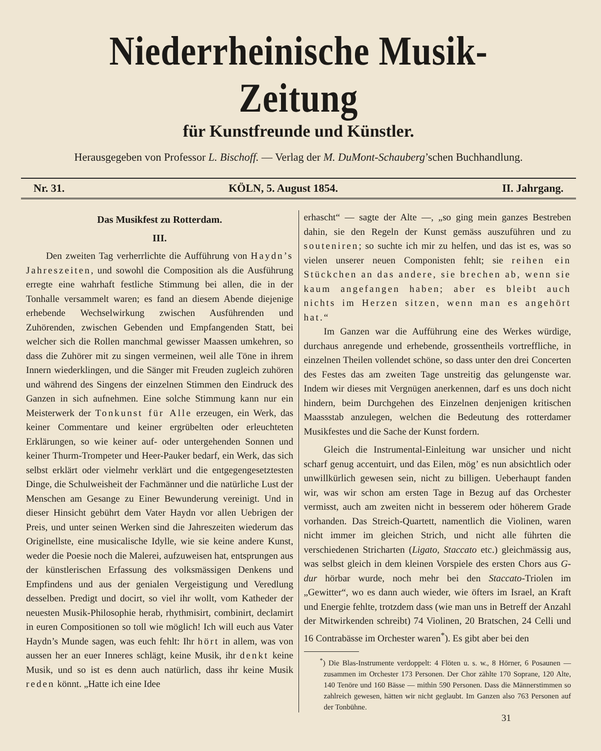Niederrheinische Musik-Zeitung
für Kunstfreunde und Künstler.
Herausgegeben von Professor L. Bischoff. — Verlag der M. DuMont-Schauberg’schen Buchhandlung.
Nr. 31. KÖLN, 5. August 1854. II. Jahrgang.
Das Musikfest zu Rotterdam.
III.
Den zweiten Tag verherrlichte die Aufführung von Haydn’s Jahreszeiten, und sowohl die Composition als die Ausführung erregte eine wahrhaft festliche Stimmung bei allen, die in der Tonhalle versammelt waren; es fand an diesem Abende diejenige erhebende Wechselwirkung zwischen Ausführenden und Zuhörenden, zwischen Gebenden und Empfangenden Statt, bei welcher sich die Rollen manchmal gewisser Maassen umkehren, so dass die Zuhörer mit zu singen vermeinen, weil alle Töne in ihrem Innern wiederklingen, und die Sänger mit Freuden zugleich zuhören und während des Singens der einzelnen Stimmen den Eindruck des Ganzen in sich aufnehmen. Eine solche Stimmung kann nur ein Meisterwerk der Tonkunst für Alle erzeugen, ein Werk, das keiner Commentare und keiner ergrübelten oder erleuchteten Erklärungen, so wie keiner auf- oder untergehenden Sonnen und keiner Thurm-Trompeter und Heer-Pauker bedarf, ein Werk, das sich selbst erklärt oder vielmehr verklärt und die entgegengesetztesten Dinge, die Schulweisheit der Fachmänner und die natürliche Lust der Menschen am Gesange zu Einer Bewunderung vereinigt. Und in dieser Hinsicht gebührt dem Vater Haydn vor allen Uebrigen der Preis, und unter seinen Werken sind die Jahreszeiten wiederum das Originellste, eine musicalische Idylle, wie sie keine andere Kunst, weder die Poesie noch die Malerei, aufzuweisen hat, entsprungen aus der künstlerischen Erfassung des volksmässigen Denkens und Empfindens und aus der genialen Vergeistigung und Veredlung desselben. Predigt und docirt, so viel ihr wollt, vom Katheder der neuesten Musik-Philosophie herab, rhythmisirt, combinirt, declamirt in euren Compositionen so toll wie möglich! Ich will euch aus Vater Haydn’s Munde sagen, was euch fehlt: Ihr hört in allem, was von aussen her an euer Inneres schlägt, keine Musik, ihr denkt keine Musik, und so ist es denn auch natürlich, dass ihr keine Musik reden könnt. „Hatte ich eine Idee
erhascht“ — sagte der Alte —, „so ging mein ganzes Bestreben dahin, sie den Regeln der Kunst gemäss auszuführen und zu souteniren; so suchte ich mir zu helfen, und das ist es, was so vielen unserer neuen Componisten fehlt; sie reihen ein Stückchen an das andere, sie brechen ab, wenn sie kaum angefangen haben; aber es bleibt auch nichts im Herzen sitzen, wenn man es angehört hat.“
Im Ganzen war die Aufführung eine des Werkes würdige, durchaus anregende und erhebende, grossentheils vortreffliche, in einzelnen Theilen vollendet schöne, so dass unter den drei Concerten des Festes das am zweiten Tage unstreitig das gelungenste war. Indem wir dieses mit Vergnügen anerkennen, darf es uns doch nicht hindern, beim Durchgehen des Einzelnen denjenigen kritischen Maassstab anzulegen, welchen die Bedeutung des rotterdamer Musikfestes und die Sache der Kunst fordern.
Gleich die Instrumental-Einleitung war unsicher und nicht scharf genug accentuirt, und das Eilen, mög’ es nun absichtlich oder unwillkürlich gewesen sein, nicht zu billigen. Ueberhaupt fanden wir, was wir schon am ersten Tage in Bezug auf das Orchester vermisst, auch am zweiten nicht in besserem oder höherem Grade vorhanden. Das Streich-Quartett, namentlich die Violinen, waren nicht immer im gleichen Strich, und nicht alle führten die verschiedenen Stricharten (Ligato, Staccato etc.) gleichmässig aus, was selbst gleich in dem kleinen Vorspiele des ersten Chors aus G-dur hörbar wurde, noch mehr bei den Staccato-Triolen im „Gewitter“, wo es dann auch wieder, wie öfters im Israel, an Kraft und Energie fehlte, trotzdem dass (wie man uns in Betreff der Anzahl der Mitwirkenden schreibt) 74 Violinen, 20 Bratschen, 24 Celli und 16 Contrabässe im Orchester waren<sup>*</sup>). Es gibt aber bei den
<sup>*</sup>) Die Blas-Instrumente verdoppelt: 4 Flöten u. s. w., 8 Hörner, 6 Posaunen — zusammen im Orchester 173 Personen. Der Chor zählte 170 Soprane, 120 Alte, 140 Tenöre und 160 Bässe — mithin 590 Personen. Dass die Männerstimmen so zahlreich gewesen, hätten wir nicht geglaubt. Im Ganzen also 763 Personen auf der Tonbühne.
31